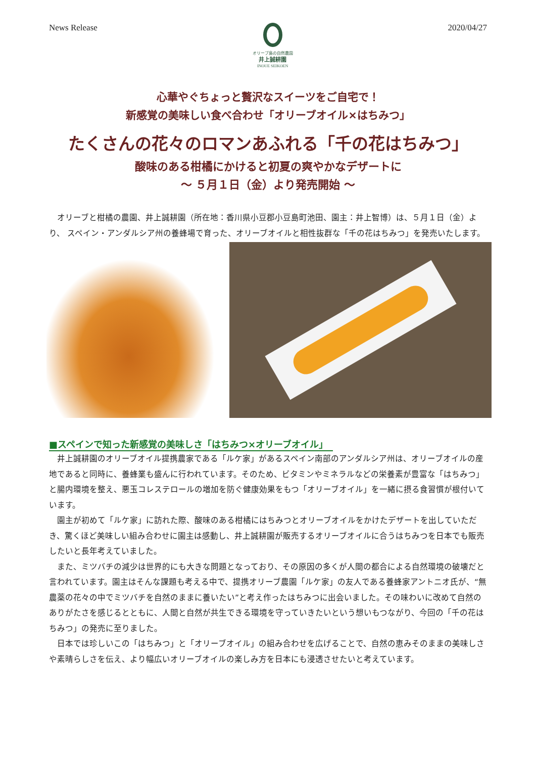News Release
オリーブ島の自然農園
井上誠耕園
INOUE SEIKOEN
2020/04/27
心華やぐちょっと贅沢なスイーツをご自宅で！
新感覚の美味しい食べ合わせ「オリーブオイル×はちみつ」
たくさんの花々のロマンあふれる「千の花はちみつ」
酸味のある柑橘にかけると初夏の爽やかなデザートに
～ ５月１日（金）より発売開始 ～
オリーブと柑橘の農園、井上誠耕園（所在地：香川県小豆郡小豆島町池田、園主：井上智博）は、５月１日（金）より、 スペイン・アンダルシア州の養蜂場で育った、オリーブオイルと相性抜群な「千の花はちみつ」を発売いたします。
■スペインで知った新感覚の美味しさ「はちみつ×オリーブオイル」
井上誠耕園のオリーブオイル提携農家である「ルケ家」があるスペイン南部のアンダルシア州は、オリーブオイルの産地であると同時に、養蜂業も盛んに行われています。そのため、ビタミンやミネラルなどの栄養素が豊富な「はちみつ」と腸内環境を整え、悪玉コレステロールの増加を防ぐ健康効果をもつ「オリーブオイル」を一緒に摂る食習慣が根付いています。
園主が初めて「ルケ家」に訪れた際、酸味のある柑橘にはちみつとオリーブオイルをかけたデザートを出していただき、驚くほど美味しい組み合わせに園主は感動し、井上誠耕園が販売するオリーブオイルに合うはちみつを日本でも販売したいと長年考えていました。
また、ミツバチの減少は世界的にも大きな問題となっており、その原因の多くが人間の都合による自然環境の破壊だと言われています。園主はそんな課題も考える中で、提携オリーブ農園「ルケ家」の友人である養蜂家アントニオ氏が、“無農薬の花々の中でミツバチを自然のままに養いたい”と考え作ったはちみつに出会いました。その味わいに改めて自然のありがたさを感じるとともに、人間と自然が共生できる環境を守っていきたいという想いもつながり、今回の「千の花はちみつ」の発売に至りました。
日本では珍しいこの「はちみつ」と「オリーブオイル」の組み合わせを広げることで、自然の恵みそのままの美味しさや素晴らしさを伝え、より幅広いオリーブオイルの楽しみ方を日本にも浸透させたいと考えています。